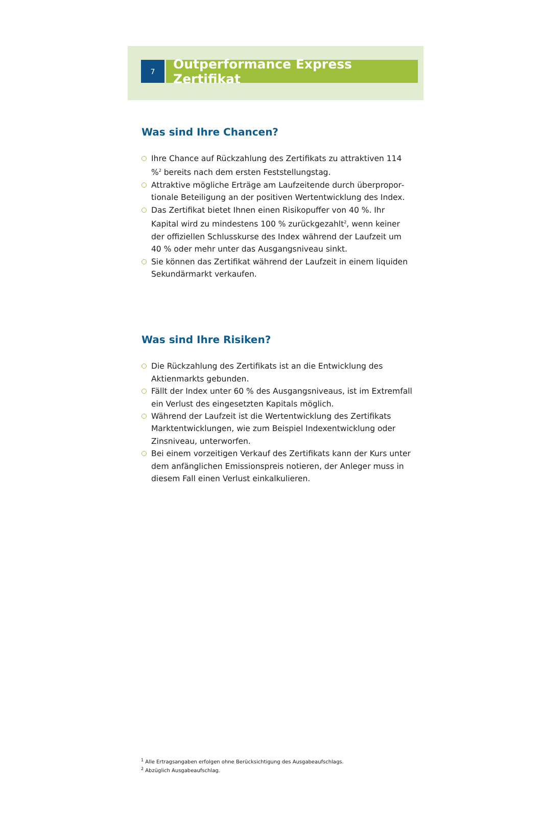7
Outperformance Express Zertifikat
Was sind Ihre Chancen?
Ihre Chance auf Rückzahlung des Zertifikats zu attraktiven 114 %<sup>2</sup> bereits nach dem ersten Feststellungstag.
Attraktive mögliche Erträge am Laufzeitende durch überpropor­tionale Beteiligung an der positiven Wertentwicklung des Index.
Das Zertifikat bietet Ihnen einen Risikopuffer von 40 %. Ihr Kapital wird zu mindestens 100 % zurückgezahlt<sup>2</sup>, wenn keiner der offiziellen Schlusskurse des Index während der Laufzeit um 40 % oder mehr unter das Ausgangsniveau sinkt.
Sie können das Zertifikat während der Laufzeit in einem liquiden Sekundärmarkt verkaufen.
Was sind Ihre Risiken?
Die Rückzahlung des Zertifikats ist an die Entwicklung des Aktienmarkts gebunden.
Fällt der Index unter 60 % des Ausgangsniveaus, ist im Extremfall ein Verlust des eingesetzten Kapitals möglich.
Während der Laufzeit ist die Wertentwicklung des Zertifikats Marktentwicklungen, wie zum Beispiel Indexentwicklung oder Zinsniveau, unterworfen.
Bei einem vorzeitigen Verkauf des Zertifikats kann der Kurs unter dem anfänglichen Emissionspreis notieren, der Anleger muss in diesem Fall einen Verlust einkalkulieren.
<sup>1</sup> Alle Ertragsangaben erfolgen ohne Berücksichtigung des Ausgabeaufschlags.
<sup>2</sup> Abzüglich Ausgabeaufschlag.